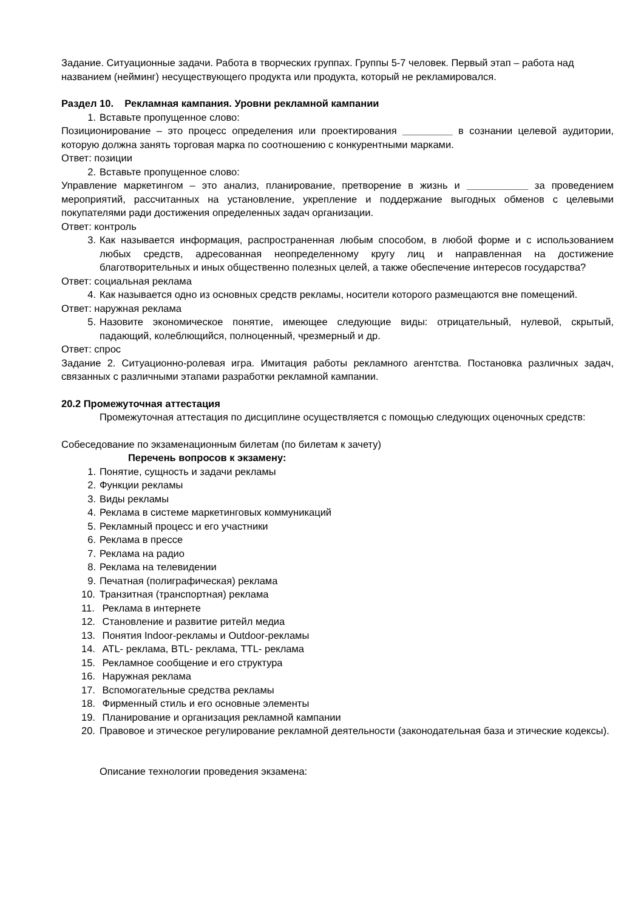Задание. Ситуационные задачи. Работа в творческих группах. Группы 5-7 человек. Первый этап – работа над названием (нейминг) несуществующего продукта или продукта, который не рекламировался.
Раздел 10. Рекламная кампания. Уровни рекламной кампании
1. Вставьте пропущенное слово:
Позиционирование – это процесс определения или проектирования _________ в сознании целевой аудитории, которую должна занять торговая марка по соотношению с конкурентными марками.
Ответ: позиции
2. Вставьте пропущенное слово:
Управление маркетингом – это анализ, планирование, претворение в жизнь и ___________ за проведением мероприятий, рассчитанных на установление, укрепление и поддержание выгодных обменов с целевыми покупателями ради достижения определенных задач организации.
Ответ: контроль
3. Как называется информация, распространенная любым способом, в любой форме и с использованием любых средств, адресованная неопределенному кругу лиц и направленная на достижение благотворительных и иных общественно полезных целей, а также обеспечение интересов государства?
Ответ: социальная реклама
4. Как называется одно из основных средств рекламы, носители которого размещаются вне помещений.
Ответ: наружная реклама
5. Назовите экономическое понятие, имеющее следующие виды: отрицательный, нулевой, скрытый, падающий, колеблющийся, полноценный, чрезмерный и др.
Ответ: спрос
Задание 2. Ситуационно-ролевая игра. Имитация работы рекламного агентства. Постановка различных задач, связанных с различными этапами разработки рекламной кампании.
20.2 Промежуточная аттестация
Промежуточная аттестация по дисциплине осуществляется с помощью следующих оценочных средств:
Собеседование по экзаменационным билетам (по билетам к зачету)
Перечень вопросов к экзамену:
1. Понятие, сущность и задачи рекламы
2. Функции рекламы
3. Виды рекламы
4. Реклама в системе маркетинговых коммуникаций
5. Рекламный процесс и его участники
6. Реклама в прессе
7. Реклама на радио
8. Реклама на телевидении
9. Печатная (полиграфическая) реклама
10. Транзитная (транспортная) реклама
11. Реклама в интернете
12. Становление и развитие ритейл медиа
13. Понятия Indoor-рекламы и Outdoor-рекламы
14. ATL- реклама, BTL- реклама, TTL- реклама
15. Рекламное сообщение и его структура
16. Наружная реклама
17. Вспомогательные средства рекламы
18. Фирменный стиль и его основные элементы
19. Планирование и организация рекламной кампании
20. Правовое и этическое регулирование рекламной деятельности (законодательная база и этические кодексы).
Описание технологии проведения экзамена: